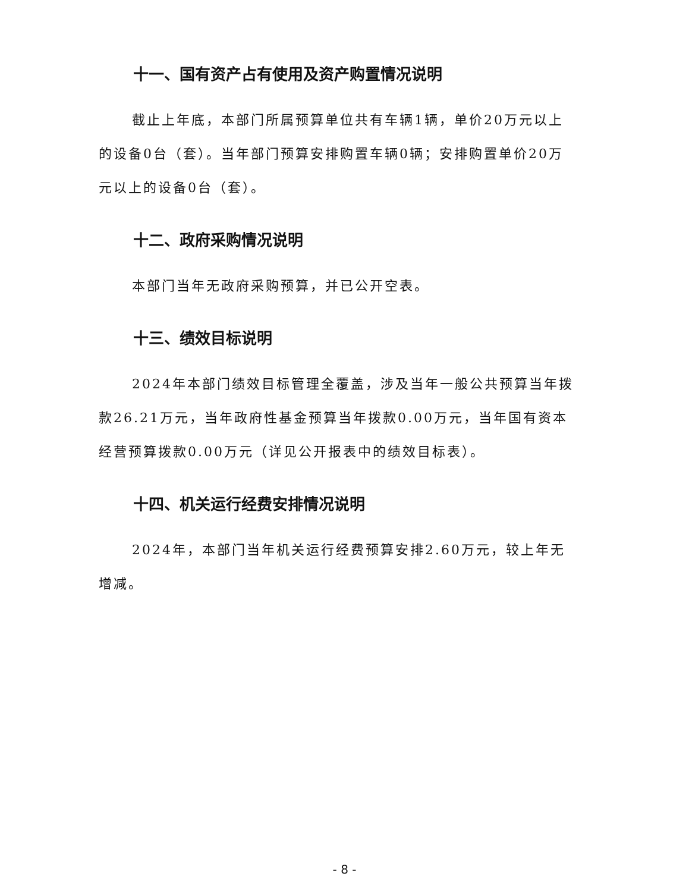十一、国有资产占有使用及资产购置情况说明
截止上年底，本部门所属预算单位共有车辆1辆，单价20万元以上的设备0台（套）。当年部门预算安排购置车辆0辆；安排购置单价20万元以上的设备0台（套）。
十二、政府采购情况说明
本部门当年无政府采购预算，并已公开空表。
十三、绩效目标说明
2024年本部门绩效目标管理全覆盖，涉及当年一般公共预算当年拨款26.21万元，当年政府性基金预算当年拨款0.00万元，当年国有资本经营预算拨款0.00万元（详见公开报表中的绩效目标表）。
十四、机关运行经费安排情况说明
2024年，本部门当年机关运行经费预算安排2.60万元，较上年无增减。
- 8 -